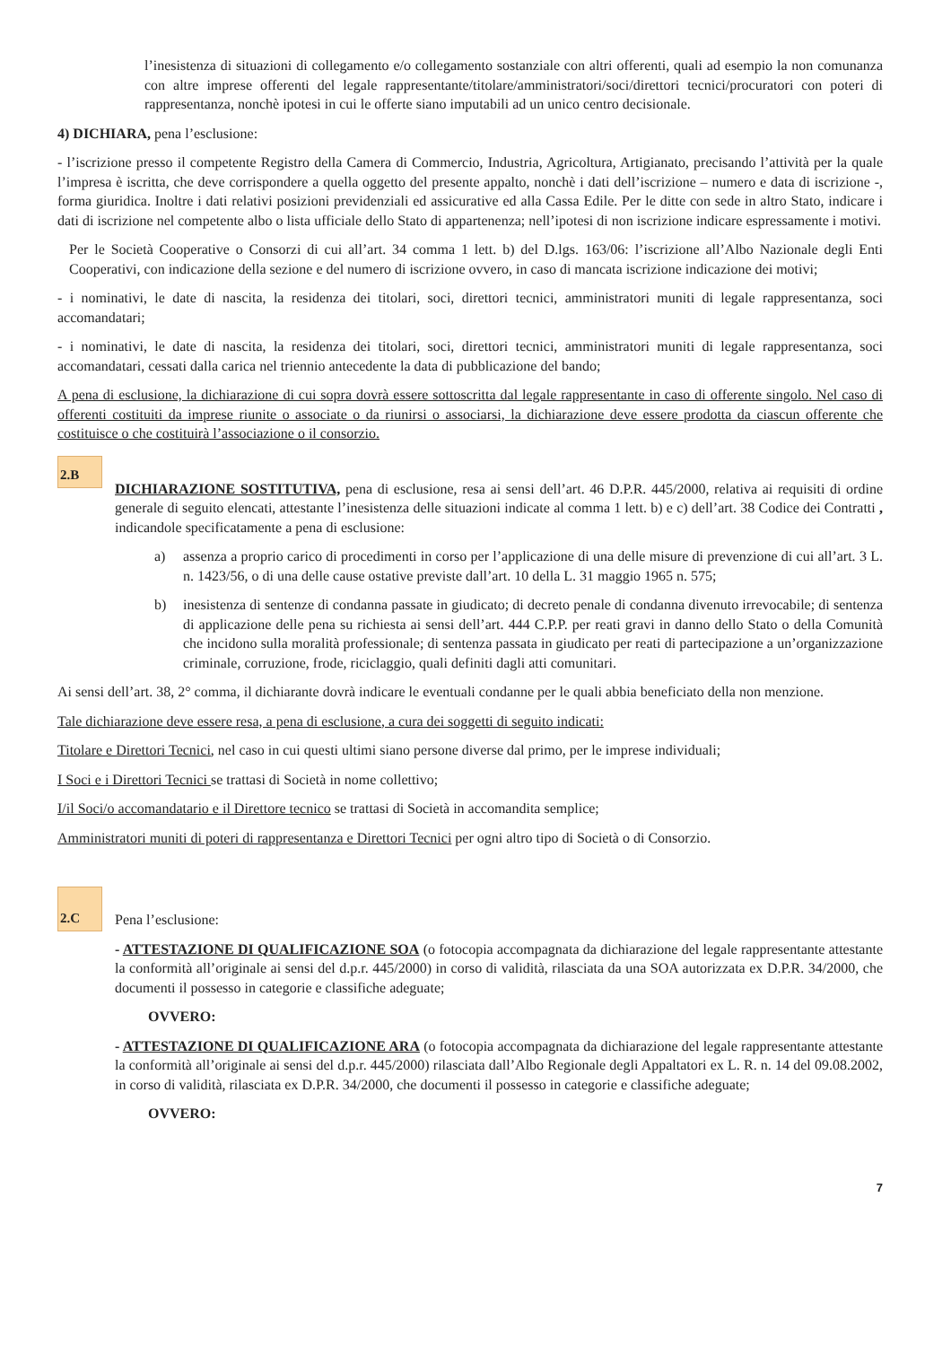l’inesistenza di situazioni di collegamento e/o collegamento sostanziale con altri offerenti, quali ad esempio la non comunanza con altre imprese offerenti del legale rappresentante/titolare/amministratori/soci/direttori tecnici/procuratori con poteri di rappresentanza, nonchè ipotesi in cui le offerte siano imputabili ad un unico centro decisionale.
4) DICHIARA, pena l’esclusione:
- l’iscrizione presso il competente Registro della Camera di Commercio, Industria, Agricoltura, Artigianato, precisando l’attività per la quale l’impresa è iscritta, che deve corrispondere a quella oggetto del presente appalto, nonchè i dati dell’iscrizione – numero e data di iscrizione -, forma giuridica. Inoltre i dati relativi posizioni previdenziali ed assicurative ed alla Cassa Edile. Per le ditte con sede in altro Stato, indicare i dati di iscrizione nel competente albo o lista ufficiale dello Stato di appartenenza; nell’ipotesi di non iscrizione indicare espressamente i motivi.
Per le Società Cooperative o Consorzi di cui all’art. 34 comma 1 lett. b) del D.lgs. 163/06: l’iscrizione all’Albo Nazionale degli Enti Cooperativi, con indicazione della sezione e del numero di iscrizione ovvero, in caso di mancata iscrizione indicazione dei motivi;
- i nominativi, le date di nascita, la residenza dei titolari, soci, direttori tecnici, amministratori muniti di legale rappresentanza, soci accomandatari;
- i nominativi, le date di nascita, la residenza dei titolari, soci, direttori tecnici, amministratori muniti di legale rappresentanza, soci accomandatari, cessati dalla carica nel triennio antecedente la data di pubblicazione del bando;
A pena di esclusione, la dichiarazione di cui sopra dovrà essere sottoscritta dal legale rappresentante in caso di offerente singolo. Nel caso di offerenti costituiti da imprese riunite o associate o da riunirsi o associarsi, la dichiarazione deve essere prodotta da ciascun offerente che costituisce o che costituirà l’associazione o il consorzio.
2.B
DICHIARAZIONE SOSTITUTIVA, pena di esclusione, resa ai sensi dell’art. 46 D.P.R. 445/2000, relativa ai requisiti di ordine generale di seguito elencati, attestante l’inesistenza delle situazioni indicate al comma 1 lett. b) e c) dell’art. 38 Codice dei Contratti , indicandole specificatamente a pena di esclusione:
a) assenza a proprio carico di procedimenti in corso per l’applicazione di una delle misure di prevenzione di cui all’art. 3 L. n. 1423/56, o di una delle cause ostative previste dall’art. 10 della L. 31 maggio 1965 n. 575;
b) inesistenza di sentenze di condanna passate in giudicato; di decreto penale di condanna divenuto irrevocabile; di sentenza di applicazione delle pena su richiesta ai sensi dell’art. 444 C.P.P. per reati gravi in danno dello Stato o della Comunità che incidono sulla moralità professionale; di sentenza passata in giudicato per reati di partecipazione a un’organizzazione criminale, corruzione, frode, riciclaggio, quali definiti dagli atti comunitari.
Ai sensi dell’art. 38, 2° comma, il dichiarante dovrà indicare le eventuali condanne per le quali abbia beneficiato della non menzione.
Tale dichiarazione deve essere resa, a pena di esclusione, a cura dei soggetti di seguito indicati:
Titolare e Direttori Tecnici, nel caso in cui questi ultimi siano persone diverse dal primo, per le imprese individuali;
I Soci e i Direttori Tecnici se trattasi di Società in nome collettivo;
I/il Soci/o accomandatario e il Direttore tecnico se trattasi di Società in accomandita semplice;
Amministratori muniti di poteri di rappresentanza e Direttori Tecnici per ogni altro tipo di Società o di Consorzio.
2.C
Pena l’esclusione:
- ATTESTAZIONE DI QUALIFICAZIONE SOA (o fotocopia accompagnata da dichiarazione del legale rappresentante attestante la conformità all’originale ai sensi del d.p.r. 445/2000) in corso di validità, rilasciata da una SOA autorizzata ex D.P.R. 34/2000, che documenti il possesso in categorie e classifiche adeguate;
OVVERO:
- ATTESTAZIONE DI QUALIFICAZIONE ARA (o fotocopia accompagnata da dichiarazione del legale rappresentante attestante la conformità all’originale ai sensi del d.p.r. 445/2000) rilasciata dall’Albo Regionale degli Appaltatori ex L. R. n. 14 del 09.08.2002, in corso di validità, rilasciata ex D.P.R. 34/2000, che documenti il possesso in categorie e classifiche adeguate;
OVVERO:
7